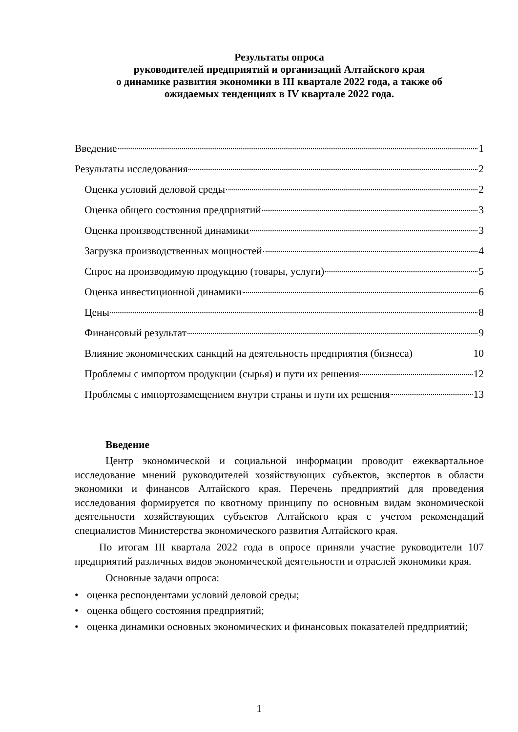Результаты опроса
руководителей предприятий и организаций Алтайского края
о динамике развития экономики в III квартале 2022 года, а также об
ожидаемых тенденциях в IV квартале 2022 года.
Введение 1
Результаты исследования 2
Оценка условий деловой среды 2
Оценка общего состояния предприятий 3
Оценка производственной динамики 3
Загрузка производственных мощностей 4
Спрос на производимую продукцию (товары, услуги) 5
Оценка инвестиционной динамики 6
Цены 8
Финансовый результат 9
Влияние экономических санкций на деятельность предприятия (бизнеса) 10
Проблемы с импортом продукции (сырья) и пути их решения 12
Проблемы с импортозамещением внутри страны и пути их решения 13
Введение
Центр экономической и социальной информации проводит ежеквартальное исследование мнений руководителей хозяйствующих субъектов, экспертов в области экономики и финансов Алтайского края. Перечень предприятий для проведения исследования формируется по квотному принципу по основным видам экономической деятельности хозяйствующих субъектов Алтайского края с учетом рекомендаций специалистов Министерства экономического развития Алтайского края.
По итогам III квартала 2022 года в опросе приняли участие руководители 107 предприятий различных видов экономической деятельности и отраслей экономики края.
Основные задачи опроса:
• оценка респондентами условий деловой среды;
• оценка общего состояния предприятий;
• оценка динамики основных экономических и финансовых показателей предприятий;
1